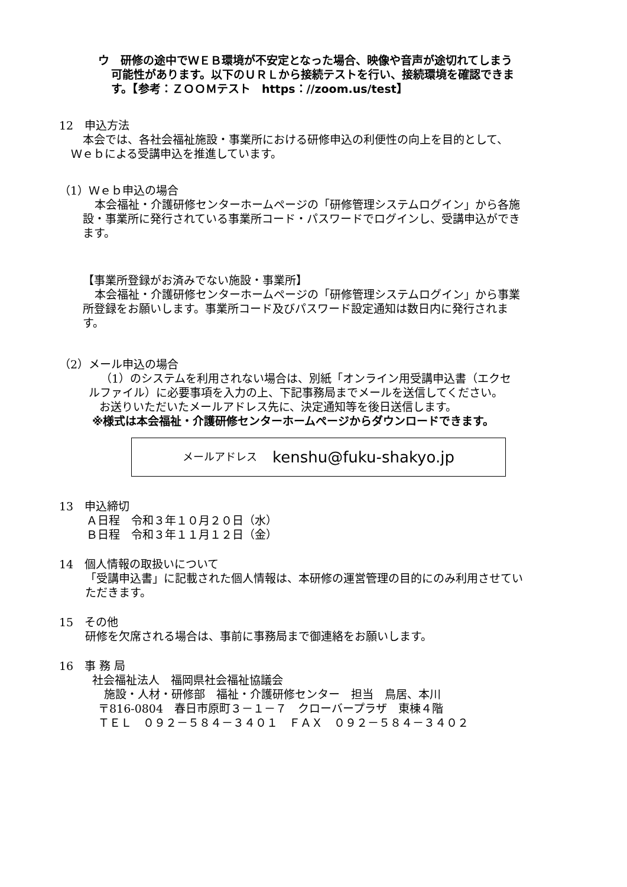ウ　研修の途中でＷＥＢ環境が不安定となった場合、映像や音声が途切れてしまう
可能性があります。以下のＵＲＬから接続テストを行い、接続環境を確認できま
す。【参考：ＺＯＯＭテスト　https：//zoom.us/test】
12　申込方法
本会では、各社会福祉施設・事業所における研修申込の利便性の向上を目的として、
Ｗｅｂによる受講申込を推進しています。
（1）Ｗｅｂ申込の場合
本会福祉・介護研修センターホームページの「研修管理システムログイン」から各施
設・事業所に発行されている事業所コード・パスワードでログインし、受講申込ができ
ます。
【事業所登録がお済みでない施設・事業所】
本会福祉・介護研修センターホームページの「研修管理システムログイン」から事業
所登録をお願いします。事業所コード及びパスワード設定通知は数日内に発行されま
す。
（2）メール申込の場合
（1）のシステムを利用されない場合は、別紙「オンライン用受講申込書（エクセ
ルファイル）に必要事項を入力の上、下記事務局までメールを送信してください。
お送りいただいたメールアドレス先に、決定通知等を後日送信します。
※様式は本会福祉・介護研修センターホームページからダウンロードできます。
メールアドレス kenshu@fuku-shakyo.jp
13　申込締切
Ａ日程　令和３年１０月２０日（水）
Ｂ日程　令和３年１１月１２日（金）
14　個人情報の取扱いについて
「受講申込書」に記載された個人情報は、本研修の運営管理の目的にのみ利用させてい
ただきます。
15　その他
研修を欠席される場合は、事前に事務局まで御連絡をお願いします。
16　事 務 局
社会福祉法人　福岡県社会福祉協議会
施設・人材・研修部　福祉・介護研修センター　担当　鳥居、本川
〒816-0804　春日市原町３－１－７　クローバープラザ　東棟４階
ＴＥＬ　０９２－５８４－３４０１　ＦＡＸ　０９２－５８４－３４０２